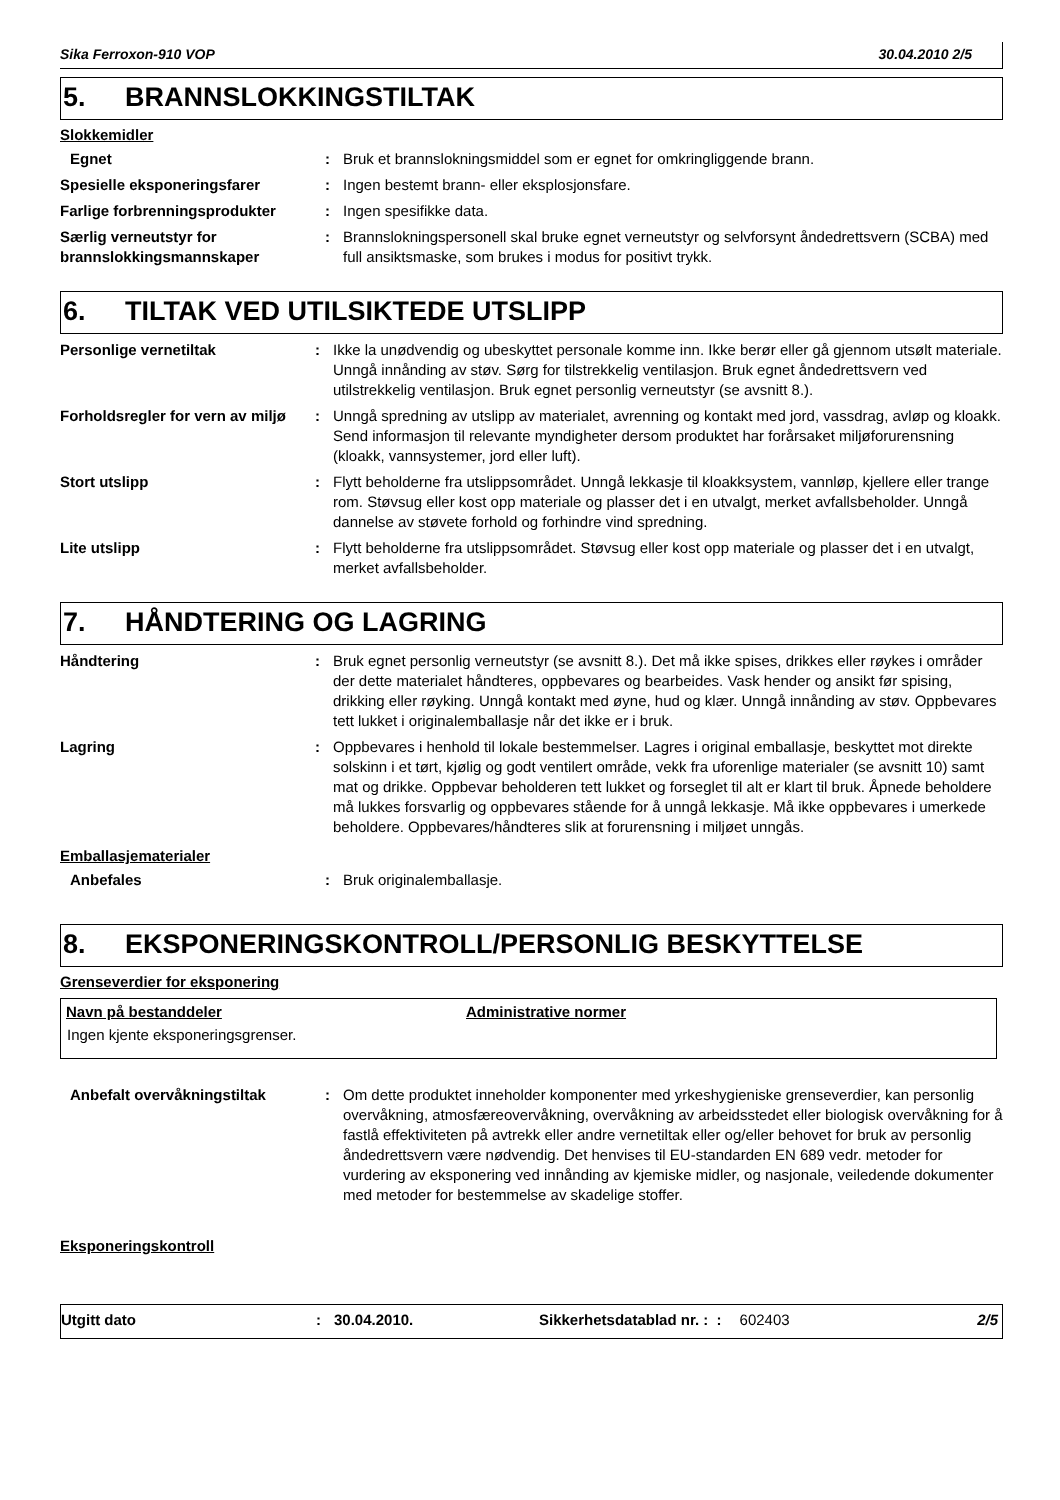Sika Ferroxon-910 VOP 30.04.2010 2/5
5. BRANNSLOKKINGSTILTAK
Slokkemidler
| Egnet | : | Bruk et brannslokningsmiddel som er egnet for omkringliggende brann. |
| Spesielle eksponeringsfarer | : | Ingen bestemt brann- eller eksplosjonsfare. |
| Farlige forbrenningsprodukter | : | Ingen spesifikke data. |
| Særlig verneutstyr for brannslokkingsmannskaper | : | Brannslokningspersonell skal bruke egnet verneutstyr og selvforsynt åndedrettsvern (SCBA) med full ansiktsmaske, som brukes i modus for positivt trykk. |
6. TILTAK VED UTILSIKTEDE UTSLIPP
| Personlige vernetiltak | : | Ikke la unødvendig og ubeskyttet personale komme inn. Ikke berør eller gå gjennom utsølt materiale. Unngå innånding av støv. Sørg for tilstrekkelig ventilasjon. Bruk egnet åndedrettsvern ved utilstrekkelig ventilasjon. Bruk egnet personlig verneutstyr (se avsnitt 8.). |
| Forholdsregler for vern av miljø | : | Unngå spredning av utslipp av materialet, avrenning og kontakt med jord, vassdrag, avløp og kloakk. Send informasjon til relevante myndigheter dersom produktet har forårsaket miljøforurensning (kloakk, vannsystemer, jord eller luft). |
| Stort utslipp | : | Flytt beholderne fra utslippsområdet. Unngå lekkasje til kloakksystem, vannløp, kjellere eller trange rom. Støvsug eller kost opp materiale og plasser det i en utvalgt, merket avfallsbeholder. Unngå dannelse av støvete forhold og forhindre vind spredning. |
| Lite utslipp | : | Flytt beholderne fra utslippsområdet. Støvsug eller kost opp materiale og plasser det i en utvalgt, merket avfallsbeholder. |
7. HÅNDTERING OG LAGRING
| Håndtering | : | Bruk egnet personlig verneutstyr (se avsnitt 8.). Det må ikke spises, drikkes eller røykes i områder der dette materialet håndteres, oppbevares og bearbeides. Vask hender og ansikt før spising, drikking eller røyking. Unngå kontakt med øyne, hud og klær. Unngå innånding av støv. Oppbevares tett lukket i originalemballasje når det ikke er i bruk. |
| Lagring | : | Oppbevares i henhold til lokale bestemmelser. Lagres i original emballasje, beskyttet mot direkte solskinn i et tørt, kjølig og godt ventilert område, vekk fra uforenlige materialer (se avsnitt 10) samt mat og drikke. Oppbevar beholderen tett lukket og forseglet til alt er klart til bruk. Åpnede beholdere må lukkes forsvarlig og oppbevares stående for å unngå lekkasje. Må ikke oppbevares i umerkede beholdere. Oppbevares/håndteres slik at forurensning i miljøet unngås. |
Emballasjematerialer
| Anbefales | : | Bruk originalemballasje. |
8. EKSPONERINGSKONTROLL/PERSONLIG BESKYTTELSE
Grenseverdier for eksponering
| Navn på bestanddeler | Administrative normer |
| --- | --- |
| Ingen kjente eksponeringsgrenser. | |
| Anbefalt overvåkningstiltak | : | Om dette produktet inneholder komponenter med yrkeshygieniske grenseverdier, kan personlig overvåkning, atmosfæreovervåkning, overvåkning av arbeidsstedet eller biologisk overvåkning for å fastlå effektiviteten på avtrekk eller andre vernetiltak eller og/eller behovet for bruk av personlig åndedrettsvern være nødvendig. Det henvises til EU-standarden EN 689 vedr. metoder for vurdering av eksponering ved innånding av kjemiske midler, og nasjonale, veiledende dokumenter med metoder for bestemmelse av skadelige stoffer. |
Eksponeringskontroll
Utgitt dato: 30.04.2010. Sikkerhetsdatablad nr. : : 602403 2/5